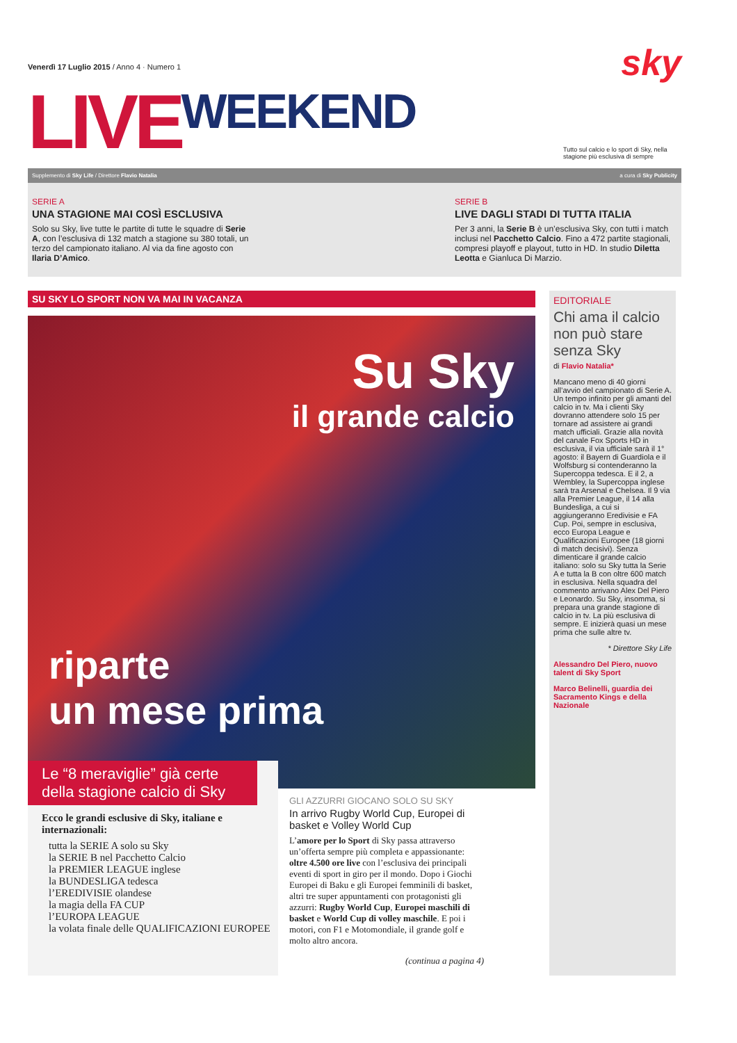Venerdì 17 Luglio 2015 / Anno 4 · Numero 1 sky
LIVE WEEKEND Tutto sul calcio e lo sport di Sky, nella stagione più esclusiva di sempre
Supplemento di Sky Life / Direttore Flavio Natalia a cura di Sky Publicity
SERIE A
UNA STAGIONE MAI COSÌ ESCLUSIVA
Solo su Sky, live tutte le partite di tutte le squadre di Serie A, con l’esclusiva di 132 match a stagione su 380 totali, un terzo del campionato italiano. Al via da fine agosto con Ilaria D’Amico.
SERIE B
LIVE DAGLI STADI DI TUTTA ITALIA
Per 3 anni, la Serie B è un’esclusiva Sky, con tutti i match inclusi nel Pacchetto Calcio. Fino a 472 partite stagionali, compresi playoff e playout, tutto in HD. In studio Diletta Leotta e Gianluca Di Marzio.
SU SKY LO SPORT NON VA MAI IN VACANZA
Su Sky
il grande calcio
riparte
un mese prima
Le “8 meraviglie” già certe della stagione calcio di Sky
Ecco le grandi esclusive di Sky, italiane e internazionali:
tutta la SERIE A solo su Sky
la SERIE B nel Pacchetto Calcio
la PREMIER LEAGUE inglese
la BUNDESLIGA tedesca
l’EREDIVISIE olandese
la magia della FA CUP
l’EUROPA LEAGUE
la volata finale delle QUALIFICAZIONI EUROPEE
GLI AZZURRI GIOCANO SOLO SU SKY
In arrivo Rugby World Cup, Europei di basket e Volley World Cup
L’amore per lo Sport di Sky passa attraverso un’offerta sempre più completa e appassionante: oltre 4.500 ore live con l’esclusiva dei principali eventi di sport in giro per il mondo. Dopo i Giochi Europei di Baku e gli Europei femminili di basket, altri tre super appuntamenti con protagonisti gli azzurri: Rugby World Cup, Europei maschili di basket e World Cup di volley maschile. E poi i motori, con F1 e Motomondiale, il grande golf e molto altro ancora.
(continua a pagina 4)
EDITORIALE
Chi ama il calcio non può stare senza Sky
di Flavio Natalia*
Mancano meno di 40 giorni all’avvio del campionato di Serie A. Un tempo infinito per gli amanti del calcio in tv. Ma i clienti Sky dovranno attendere solo 15 per tornare ad assistere ai grandi match ufficiali. Grazie alla novità del canale Fox Sports HD in esclusiva, il via ufficiale sarà il 1° agosto: il Bayern di Guardiola e il Wolfsburg si contenderanno la Supercoppa tedesca. E il 2, a Wembley, la Supercoppa inglese sarà tra Arsenal e Chelsea. Il 9 via alla Premier League, il 14 alla Bundesliga, a cui si aggiungeranno Eredivisie e FA Cup. Poi, sempre in esclusiva, ecco Europa League e Qualificazioni Europee (18 giorni di match decisivi). Senza dimenticare il grande calcio italiano: solo su Sky tutta la Serie A e tutta la B con oltre 600 match in esclusiva. Nella squadra del commento arrivano Alex Del Piero e Leonardo. Su Sky, insomma, si prepara una grande stagione di calcio in tv. La più esclusiva di sempre. E inizierà quasi un mese prima che sulle altre tv.
* Direttore Sky Life
Alessandro Del Piero, nuovo talent di Sky Sport
Marco Belinelli, guardia dei Sacramento Kings e della Nazionale